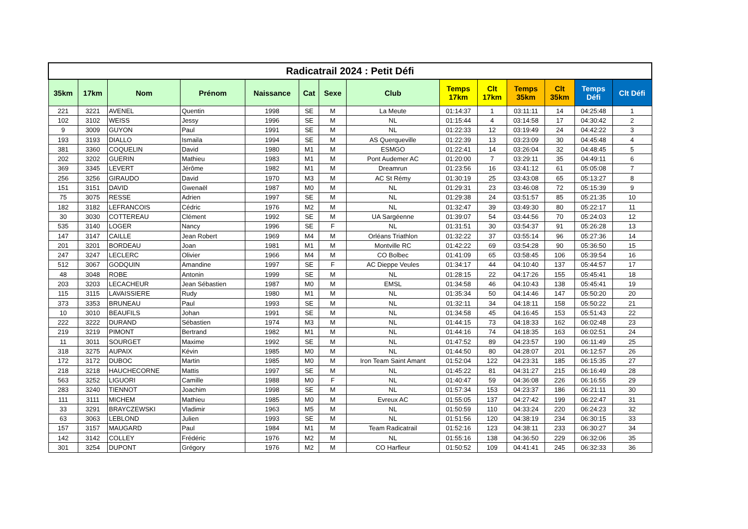| Radicatrail 2024 : Petit Défi | | | | | | | | | | | | | |
| --- | --- | --- | --- | --- | --- | --- | --- | --- | --- | --- | --- | --- | --- |
| 35km | 17km | Nom | Prénom | Naissance | Cat | Sexe | Club | Temps 17km | Clt 17km | Temps 35km | Clt 35km | Temps Défi | Clt Défi |
| 221 | 3221 | AVENEL | Quentin | 1998 | SE | M | La Meute | 01:14:37 | 1 | 03:11:11 | 14 | 04:25:48 | 1 |
| 102 | 3102 | WEISS | Jessy | 1996 | SE | M | NL | 01:15:44 | 4 | 03:14:58 | 17 | 04:30:42 | 2 |
| 9 | 3009 | GUYON | Paul | 1991 | SE | M | NL | 01:22:33 | 12 | 03:19:49 | 24 | 04:42:22 | 3 |
| 193 | 3193 | DIALLO | Ismaila | 1994 | SE | M | AS Querqueville | 01:22:39 | 13 | 03:23:09 | 30 | 04:45:48 | 4 |
| 381 | 3360 | COQUELIN | David | 1980 | M1 | M | ESMGO | 01:22:41 | 14 | 03:26:04 | 32 | 04:48:45 | 5 |
| 202 | 3202 | GUERIN | Mathieu | 1983 | M1 | M | Pont Audemer AC | 01:20:00 | 7 | 03:29:11 | 35 | 04:49:11 | 6 |
| 369 | 3345 | LEVERT | Jérôme | 1982 | M1 | M | Dreamrun | 01:23:56 | 16 | 03:41:12 | 61 | 05:05:08 | 7 |
| 256 | 3256 | GIRAUDO | David | 1970 | M3 | M | AC St Rémy | 01:30:19 | 25 | 03:43:08 | 65 | 05:13:27 | 8 |
| 151 | 3151 | DAVID | Gwenaël | 1987 | M0 | M | NL | 01:29:31 | 23 | 03:46:08 | 72 | 05:15:39 | 9 |
| 75 | 3075 | RESSE | Adrien | 1997 | SE | M | NL | 01:29:38 | 24 | 03:51:57 | 85 | 05:21:35 | 10 |
| 182 | 3182 | LEFRANCOIS | Cédric | 1976 | M2 | M | NL | 01:32:47 | 39 | 03:49:30 | 80 | 05:22:17 | 11 |
| 30 | 3030 | COTTEREAU | Clément | 1992 | SE | M | UA Sargéenne | 01:39:07 | 54 | 03:44:56 | 70 | 05:24:03 | 12 |
| 535 | 3140 | LOGER | Nancy | 1996 | SE | F | NL | 01:31:51 | 30 | 03:54:37 | 91 | 05:26:28 | 13 |
| 147 | 3147 | CAILLE | Jean Robert | 1969 | M4 | M | Orléans Triathlon | 01:32:22 | 37 | 03:55:14 | 96 | 05:27:36 | 14 |
| 201 | 3201 | BORDEAU | Joan | 1981 | M1 | M | Montville RC | 01:42:22 | 69 | 03:54:28 | 90 | 05:36:50 | 15 |
| 247 | 3247 | LECLERC | Olivier | 1966 | M4 | M | CO Bolbec | 01:41:09 | 65 | 03:58:45 | 106 | 05:39:54 | 16 |
| 512 | 3067 | GODQUIN | Amandine | 1997 | SE | F | AC Dieppe Veules | 01:34:17 | 44 | 04:10:40 | 137 | 05:44:57 | 17 |
| 48 | 3048 | ROBE | Antonin | 1999 | SE | M | NL | 01:28:15 | 22 | 04:17:26 | 155 | 05:45:41 | 18 |
| 203 | 3203 | LECACHEUR | Jean Sébastien | 1987 | M0 | M | EMSL | 01:34:58 | 46 | 04:10:43 | 138 | 05:45:41 | 19 |
| 115 | 3115 | LAVAISSIERE | Rudy | 1980 | M1 | M | NL | 01:35:34 | 50 | 04:14:46 | 147 | 05:50:20 | 20 |
| 373 | 3353 | BRUNEAU | Paul | 1993 | SE | M | NL | 01:32:11 | 34 | 04:18:11 | 158 | 05:50:22 | 21 |
| 10 | 3010 | BEAUFILS | Johan | 1991 | SE | M | NL | 01:34:58 | 45 | 04:16:45 | 153 | 05:51:43 | 22 |
| 222 | 3222 | DURAND | Sébastien | 1974 | M3 | M | NL | 01:44:15 | 73 | 04:18:33 | 162 | 06:02:48 | 23 |
| 219 | 3219 | PIMONT | Bertrand | 1982 | M1 | M | NL | 01:44:16 | 74 | 04:18:35 | 163 | 06:02:51 | 24 |
| 11 | 3011 | SOURGET | Maxime | 1992 | SE | M | NL | 01:47:52 | 89 | 04:23:57 | 190 | 06:11:49 | 25 |
| 318 | 3275 | AUPAIX | Kévin | 1985 | M0 | M | NL | 01:44:50 | 80 | 04:28:07 | 201 | 06:12:57 | 26 |
| 172 | 3172 | DUBOC | Martin | 1985 | M0 | M | Iron Team Saint Amant | 01:52:04 | 122 | 04:23:31 | 185 | 06:15:35 | 27 |
| 218 | 3218 | HAUCHECORNE | Mattis | 1997 | SE | M | NL | 01:45:22 | 81 | 04:31:27 | 215 | 06:16:49 | 28 |
| 563 | 3252 | LIGUORI | Camille | 1988 | M0 | F | NL | 01:40:47 | 59 | 04:36:08 | 226 | 06:16:55 | 29 |
| 283 | 3240 | TIENNOT | Joachim | 1998 | SE | M | NL | 01:57:34 | 153 | 04:23:37 | 186 | 06:21:11 | 30 |
| 111 | 3111 | MICHEM | Mathieu | 1985 | M0 | M | Evreux AC | 01:55:05 | 137 | 04:27:42 | 199 | 06:22:47 | 31 |
| 33 | 3291 | BRAYCZEWSKI | Vladimir | 1963 | M5 | M | NL | 01:50:59 | 110 | 04:33:24 | 220 | 06:24:23 | 32 |
| 63 | 3063 | LEBLOND | Julien | 1993 | SE | M | NL | 01:51:56 | 120 | 04:38:19 | 234 | 06:30:15 | 33 |
| 157 | 3157 | MAUGARD | Paul | 1984 | M1 | M | Team Radicatrail | 01:52:16 | 123 | 04:38:11 | 233 | 06:30:27 | 34 |
| 142 | 3142 | COLLEY | Frédéric | 1976 | M2 | M | NL | 01:55:16 | 138 | 04:36:50 | 229 | 06:32:06 | 35 |
| 301 | 3254 | DUPONT | Grégory | 1976 | M2 | M | CO Harfleur | 01:50:52 | 109 | 04:41:41 | 245 | 06:32:33 | 36 |